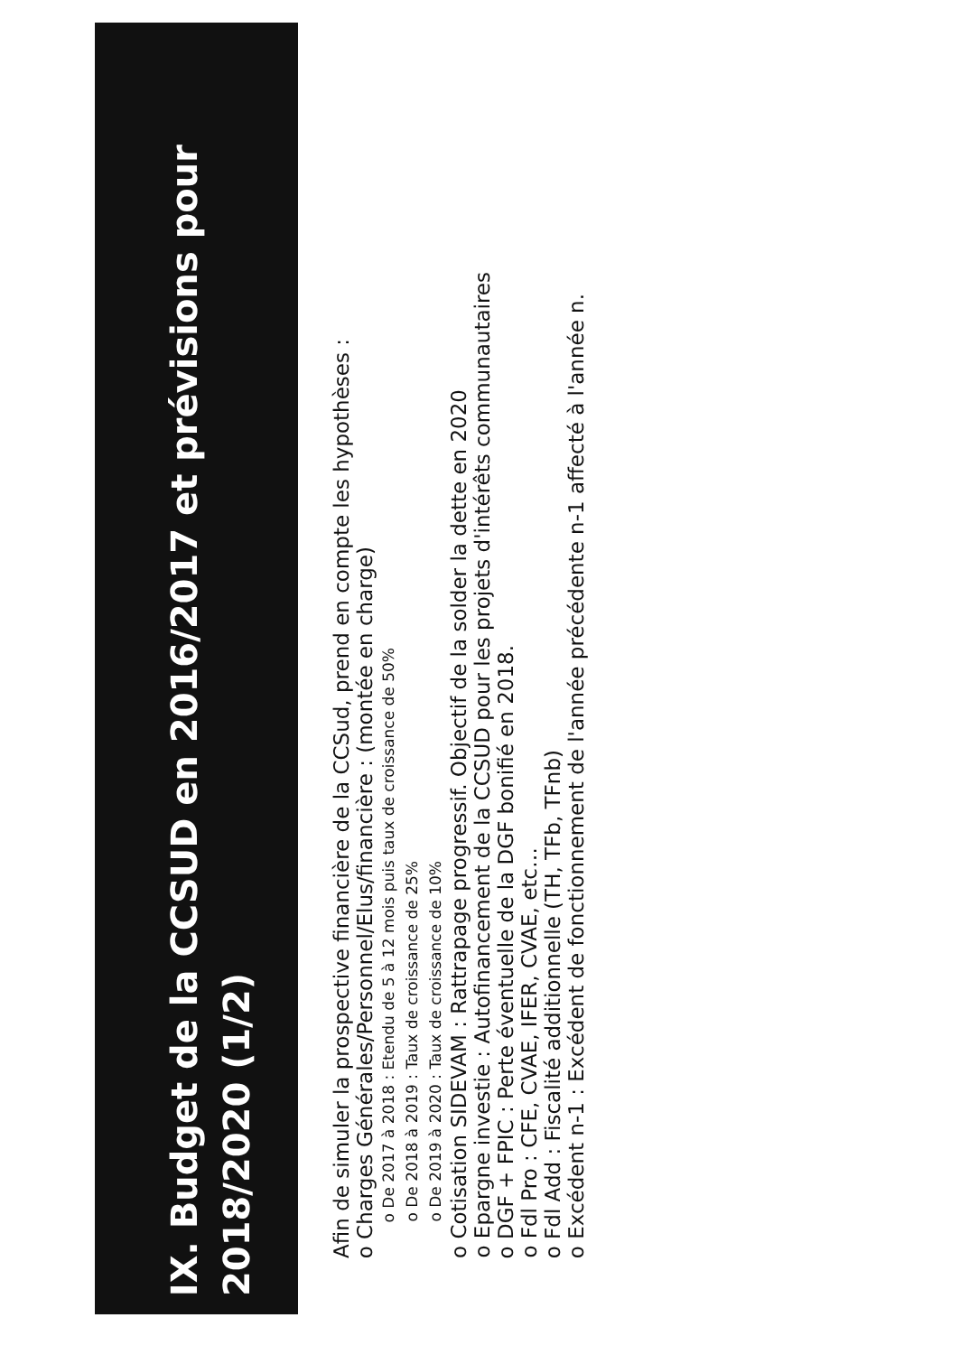IX. Budget de la CCSUD en 2016/2017 et prévisions pour 2018/2020 (1/2)
Afin de simuler la prospective financière de la CCSud, prend en compte les hypothèses :
o Charges Générales/Personnel/Elus/financière : (montée en charge)
o De 2017 à 2018 : Etendu de 5 à 12 mois puis taux de croissance de 50%
o De 2018 à 2019 : Taux de croissance de 25%
o De 2019 à 2020 : Taux de croissance de 10%
o Cotisation SIDEVAM : Rattrapage progressif. Objectif de la solder la dette en 2020
o Epargne investie : Autofinancement de la CCSUD pour les projets d'intérêts communautaires
o DGF + FPIC : Perte éventuelle de la DGF bonifié en 2018.
o Fdl Pro : CFE, CVAE, IFER, CVAE, etc…
o Fdl Add : Fiscalité additionnelle (TH, TFb, TFnb)
o Excédent n-1 : Excédent de fonctionnement de l'année précédente n-1 affecté à l'année n.